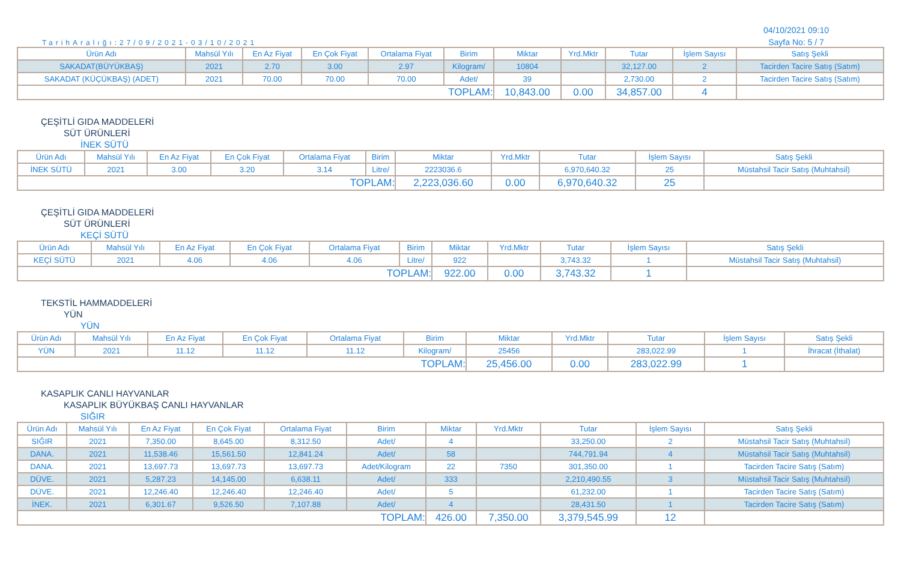TarihAralığı:27/09/2021-03/10/2021
04/10/2021 09:10
Sayfa No: 5 / 7
| Ürün Adı | Mahsül Yılı | En Az Fiyat | En Çok Fiyat | Ortalama Fiyat | Birim | Miktar | Yrd.Mktr | Tutar | İşlem Sayısı | Satış Şekli |
| --- | --- | --- | --- | --- | --- | --- | --- | --- | --- | --- |
| SAKADAT(BÜYÜKBAŞ) | 2021 | 2.70 | 3.00 | 2.97 | Kilogram/ | 10804 | | 32,127.00 | 2 | Tacirden Tacire Satış (Satım) |
| SAKADAT (KÜÇÜKBAŞ) (ADET) | 2021 | 70.00 | 70.00 | 70.00 | Adet/ | 39 | | 2,730.00 | 2 | Tacirden Tacire Satış (Satım) |
| TOPLAM: | | | | | | 10,843.00 | 0.00 | 34,857.00 | 4 | |
ÇEŞİTLİ GIDA MADDELERİ
SÜT ÜRÜNLERİ
İNEK SÜTÜ
| Ürün Adı | Mahsül Yılı | En Az Fiyat | En Çok Fiyat | Ortalama Fiyat | Birim | Miktar | Yrd.Mktr | Tutar | İşlem Sayısı | Satış Şekli |
| --- | --- | --- | --- | --- | --- | --- | --- | --- | --- | --- |
| İNEK SÜTÜ | 2021 | 3.00 | 3.20 | 3.14 | Litre/ | 2223036.6 | | 6,970,640.32 | 25 | Müstahsil Tacir Satış (Muhtahsil) |
| TOPLAM: | | | | | | 2,223,036.60 | 0.00 | 6,970,640.32 | 25 | |
ÇEŞİTLİ GIDA MADDELERİ
SÜT ÜRÜNLERİ
KEÇİ SÜTÜ
| Ürün Adı | Mahsül Yılı | En Az Fiyat | En Çok Fiyat | Ortalama Fiyat | Birim | Miktar | Yrd.Mktr | Tutar | İşlem Sayısı | Satış Şekli |
| --- | --- | --- | --- | --- | --- | --- | --- | --- | --- | --- |
| KEÇİ SÜTÜ | 2021 | 4.06 | 4.06 | 4.06 | Litre/ | 922 | | 3,743.32 | 1 | Müstahsil Tacir Satış (Muhtahsil) |
| TOPLAM: | | | | | | 922.00 | 0.00 | 3,743.32 | 1 | |
TEKSTİL HAMMADDELERİ
YÜN
YÜN
| Ürün Adı | Mahsül Yılı | En Az Fiyat | En Çok Fiyat | Ortalama Fiyat | Birim | Miktar | Yrd.Mktr | Tutar | İşlem Sayısı | Satış Şekli |
| --- | --- | --- | --- | --- | --- | --- | --- | --- | --- | --- |
| YÜN | 2021 | 11.12 | 11.12 | 11.12 | Kilogram/ | 25456 | | 283,022.99 | 1 | İhracat (İthalat) |
| TOPLAM: | | | | | | 25,456.00 | 0.00 | 283,022.99 | 1 | |
KASAPLIK CANLI HAYVANLAR
KASAPLIK BÜYÜKBAŞ CANLI HAYVANLAR
SIĞIR
| Ürün Adı | Mahsül Yılı | En Az Fiyat | En Çok Fiyat | Ortalama Fiyat | Birim | Miktar | Yrd.Mktr | Tutar | İşlem Sayısı | Satış Şekli |
| --- | --- | --- | --- | --- | --- | --- | --- | --- | --- | --- |
| SIĞIR | 2021 | 7,350.00 | 8,645.00 | 8,312.50 | Adet/ | 4 | | 33,250.00 | 2 | Müstahsil Tacir Satış (Muhtahsil) |
| DANA. | 2021 | 11,538.46 | 15,561.50 | 12,841.24 | Adet/ | 58 | | 744,791.94 | 4 | Müstahsil Tacir Satış (Muhtahsil) |
| DANA. | 2021 | 13,697.73 | 13,697.73 | 13,697.73 | Adet/Kilogram | 22 | 7350 | 301,350.00 | 1 | Tacirden Tacire Satış (Satım) |
| DÜVE. | 2021 | 5,287.23 | 14,145.00 | 6,638.11 | Adet/ | 333 | | 2,210,490.55 | 3 | Müstahsil Tacir Satış (Muhtahsil) |
| DÜVE. | 2021 | 12,246.40 | 12,246.40 | 12,246.40 | Adet/ | 5 | | 61,232.00 | 1 | Tacirden Tacire Satış (Satım) |
| İNEK. | 2021 | 6,301.67 | 9,526.50 | 7,107.88 | Adet/ | 4 | | 28,431.50 | 1 | Tacirden Tacire Satış (Satım) |
| TOPLAM: | | | | | | 426.00 | 7,350.00 | 3,379,545.99 | 12 | |